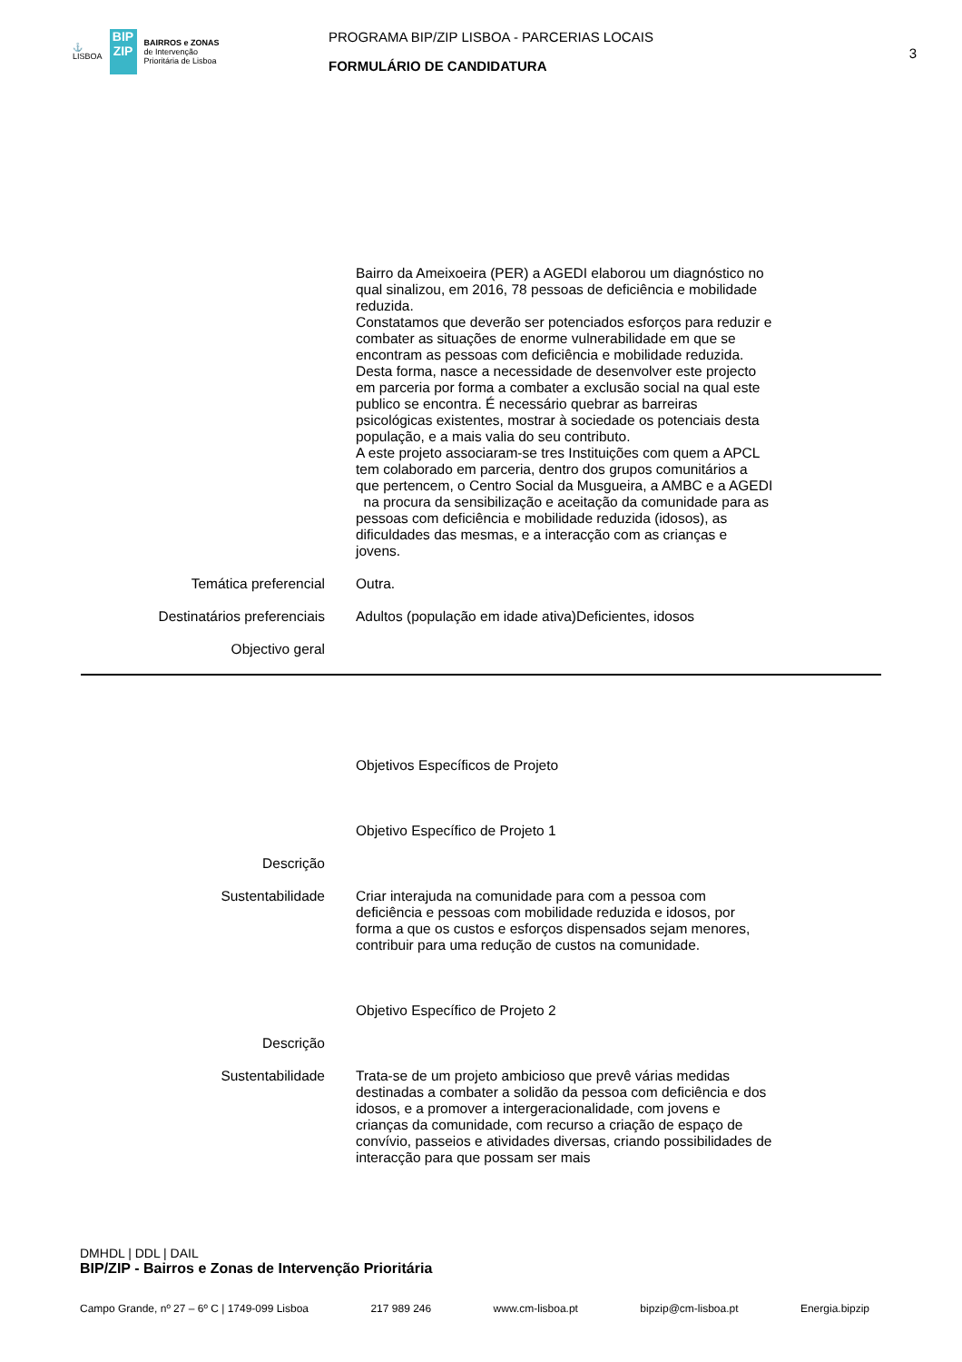⚓
LISBOA
BIP ZIP
BAIRROS e ZONAS
de Intervenção
Prioritária de Lisboa
PROGRAMA BIP/ZIP LISBOA - PARCERIAS LOCAIS
FORMULÁRIO DE CANDIDATURA
3
Bairro da Ameixoeira (PER) a AGEDI elaborou um diagnóstico no qual sinalizou, em 2016, 78 pessoas de deficiência e mobilidade reduzida.
Constatamos que deverão ser potenciados esforços para reduzir e combater as situações de enorme vulnerabilidade em que se encontram as pessoas com deficiência e mobilidade reduzida. Desta forma, nasce a necessidade de desenvolver este projecto em parceria por forma a combater a exclusão social na qual este publico se encontra. É necessário quebrar as barreiras psicológicas existentes, mostrar à sociedade os potenciais desta população, e a mais valia do seu contributo.
A este projeto associaram-se tres Instituições com quem a APCL tem colaborado em parceria, dentro dos grupos comunitários a que pertencem, o Centro Social da Musgueira, a AMBC e a AGEDI na procura da sensibilização e aceitação da comunidade para as pessoas com deficiência e mobilidade reduzida (idosos), as dificuldades das mesmas, e a interacção com as crianças e jovens.
Temática preferencial Outra.
Destinatários preferenciais Adultos (população em idade ativa)Deficientes, idosos
Objectivo geral
Objetivos Específicos de Projeto
Objetivo Específico de Projeto 1
Descrição
Sustentabilidade Criar interajuda na comunidade para com a pessoa com deficiência e pessoas com mobilidade reduzida e idosos, por forma a que os custos e esforços dispensados sejam menores, contribuir para uma redução de custos na comunidade.
Objetivo Específico de Projeto 2
Descrição
Sustentabilidade Trata-se de um projeto ambicioso que prevê várias medidas destinadas a combater a solidão da pessoa com deficiência e dos idosos, e a promover a intergeracionalidade, com jovens e crianças da comunidade, com recurso a criação de espaço de convívio, passeios e atividades diversas, criando possibilidades de interacção para que possam ser mais
DMHDL | DDL | DAIL
BIP/ZIP - Bairros e Zonas de Intervenção Prioritária
Campo Grande, nº 27 – 6º C | 1749-099 Lisboa 217 989 246 www.cm-lisboa.pt bipzip@cm-lisboa.pt Energia.bipzip